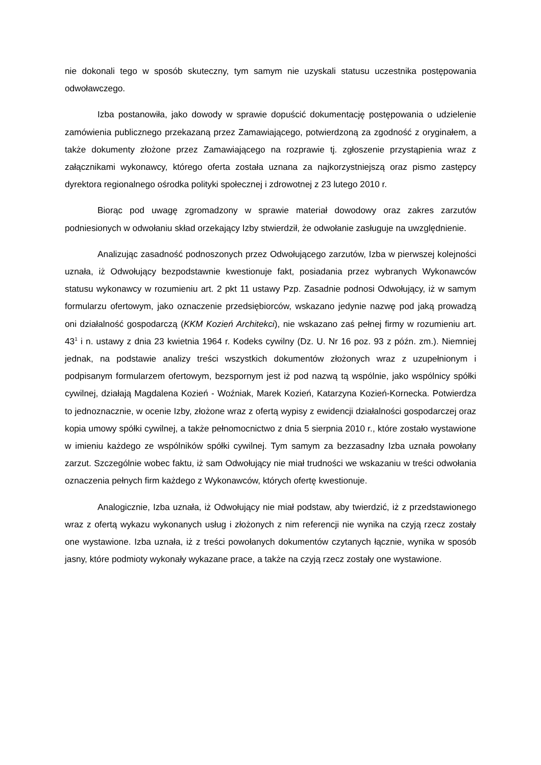nie dokonali tego w sposób skuteczny, tym samym nie uzyskali statusu uczestnika postępowania odwoławczego.
Izba postanowiła, jako dowody w sprawie dopuścić dokumentację postępowania o udzielenie zamówienia publicznego przekazaną przez Zamawiającego, potwierdzoną za zgodność z oryginałem, a także dokumenty złożone przez Zamawiającego na rozprawie tj. zgłoszenie przystąpienia wraz z załącznikami wykonawcy, którego oferta została uznana za najkorzystniejszą oraz pismo zastępcy dyrektora regionalnego ośrodka polityki społecznej i zdrowotnej z 23 lutego 2010 r.
Biorąc pod uwagę zgromadzony w sprawie materiał dowodowy oraz zakres zarzutów podniesionych w odwołaniu skład orzekający Izby stwierdził, że odwołanie zasługuje na uwzględnienie.
Analizując zasadność podnoszonych przez Odwołującego zarzutów, Izba w pierwszej kolejności uznała, iż Odwołujący bezpodstawnie kwestionuje fakt, posiadania przez wybranych Wykonawców statusu wykonawcy w rozumieniu art. 2 pkt 11 ustawy Pzp. Zasadnie podnosi Odwołujący, iż w samym formularzu ofertowym, jako oznaczenie przedsiębiorców, wskazano jedynie nazwę pod jaką prowadzą oni działalność gospodarczą (KKM Kozień Architekci), nie wskazano zaś pełnej firmy w rozumieniu art. 43<sup>1</sup> i n. ustawy z dnia 23 kwietnia 1964 r. Kodeks cywilny (Dz. U. Nr 16 poz. 93 z późn. zm.). Niemniej jednak, na podstawie analizy treści wszystkich dokumentów złożonych wraz z uzupełnionym i podpisanym formularzem ofertowym, bezspornym jest iż pod nazwą tą wspólnie, jako wspólnicy spółki cywilnej, działają Magdalena Kozień - Woźniak, Marek Kozień, Katarzyna Kozień-Kornecka. Potwierdza to jednoznacznie, w ocenie Izby, złożone wraz z ofertą wypisy z ewidencji działalności gospodarczej oraz kopia umowy spółki cywilnej, a także pełnomocnictwo z dnia 5 sierpnia 2010 r., które zostało wystawione w imieniu każdego ze wspólników spółki cywilnej. Tym samym za bezzasadny Izba uznała powołany zarzut. Szczególnie wobec faktu, iż sam Odwołujący nie miał trudności we wskazaniu w treści odwołania oznaczenia pełnych firm każdego z Wykonawców, których ofertę kwestionuje.
Analogicznie, Izba uznała, iż Odwołujący nie miał podstaw, aby twierdzić, iż z przedstawionego wraz z ofertą wykazu wykonanych usług i złożonych z nim referencji nie wynika na czyją rzecz zostały one wystawione. Izba uznała, iż z treści powołanych dokumentów czytanych łącznie, wynika w sposób jasny, które podmioty wykonały wykazane prace, a także na czyją rzecz zostały one wystawione.